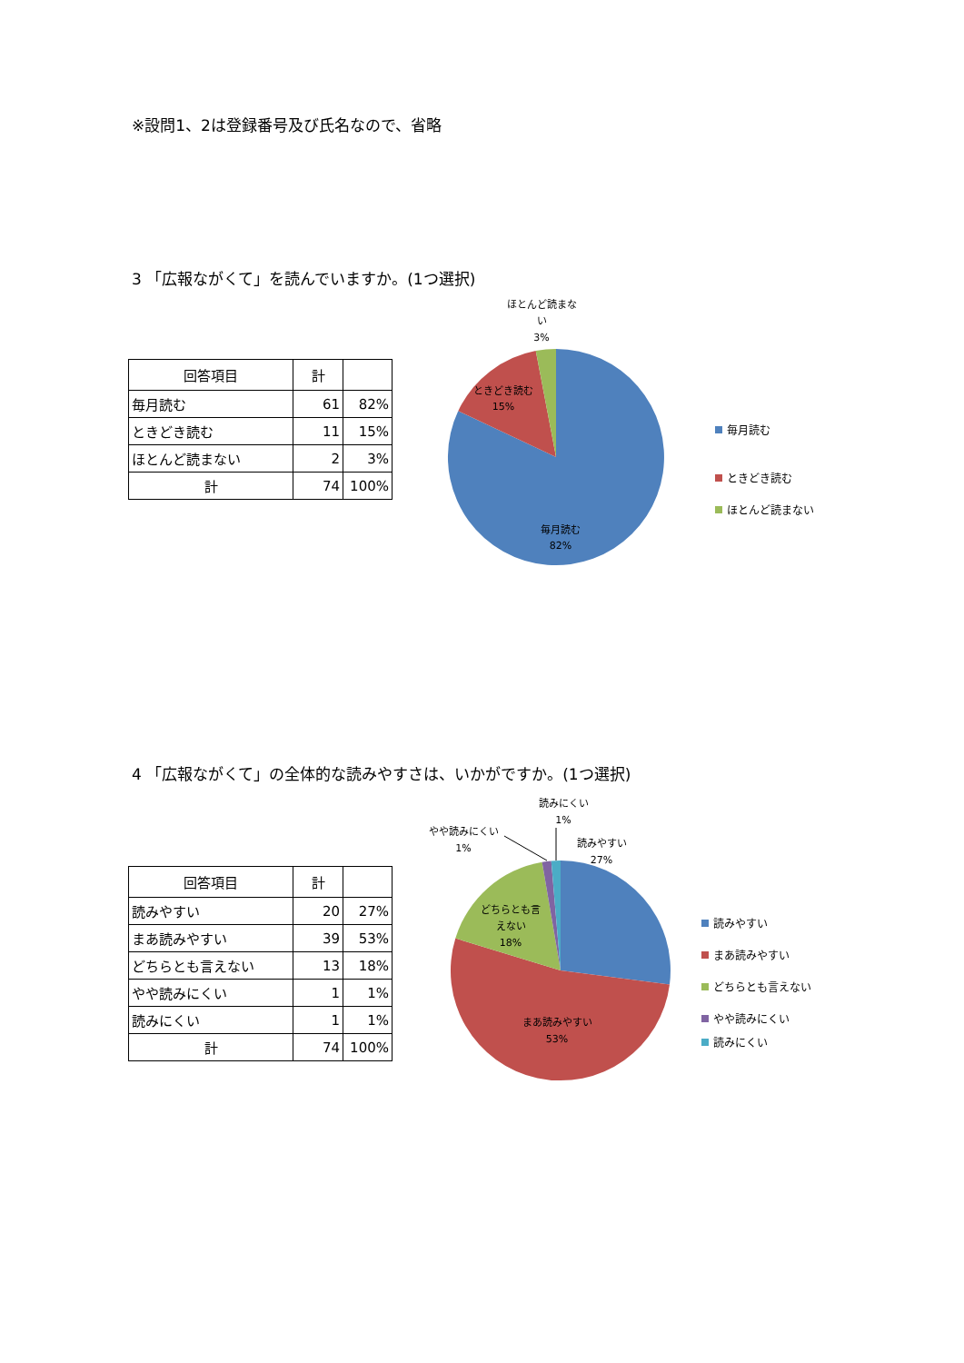※設問1、2は登録番号及び氏名なので、省略
3 「広報ながくて」を読んでいますか。(1つ選択)
| 回答項目 | 計 | |
| --- | --- | --- |
| 毎月読む | 61 | 82% |
| ときどき読む | 11 | 15% |
| ほとんど読まない | 2 | 3% |
| 計 | 74 | 100% |
ほとんど読まな
い
3%
ときどき読む
15%
毎月読む
82%
毎月読む
ときどき読む
ほとんど読まない
4 「広報ながくて」の全体的な読みやすさは、いかがですか。(1つ選択)
| 回答項目 | 計 | |
| --- | --- | --- |
| 読みやすい | 20 | 27% |
| まあ読みやすい | 39 | 53% |
| どちらとも言えない | 13 | 18% |
| やや読みにくい | 1 | 1% |
| 読みにくい | 1 | 1% |
| 計 | 74 | 100% |
読みにくい
1%
やや読みにくい
1%
読みやすい
27%
どちらとも言
えない
18%
まあ読みやすい
53%
読みやすい
まあ読みやすい
どちらとも言えない
やや読みにくい
読みにくい